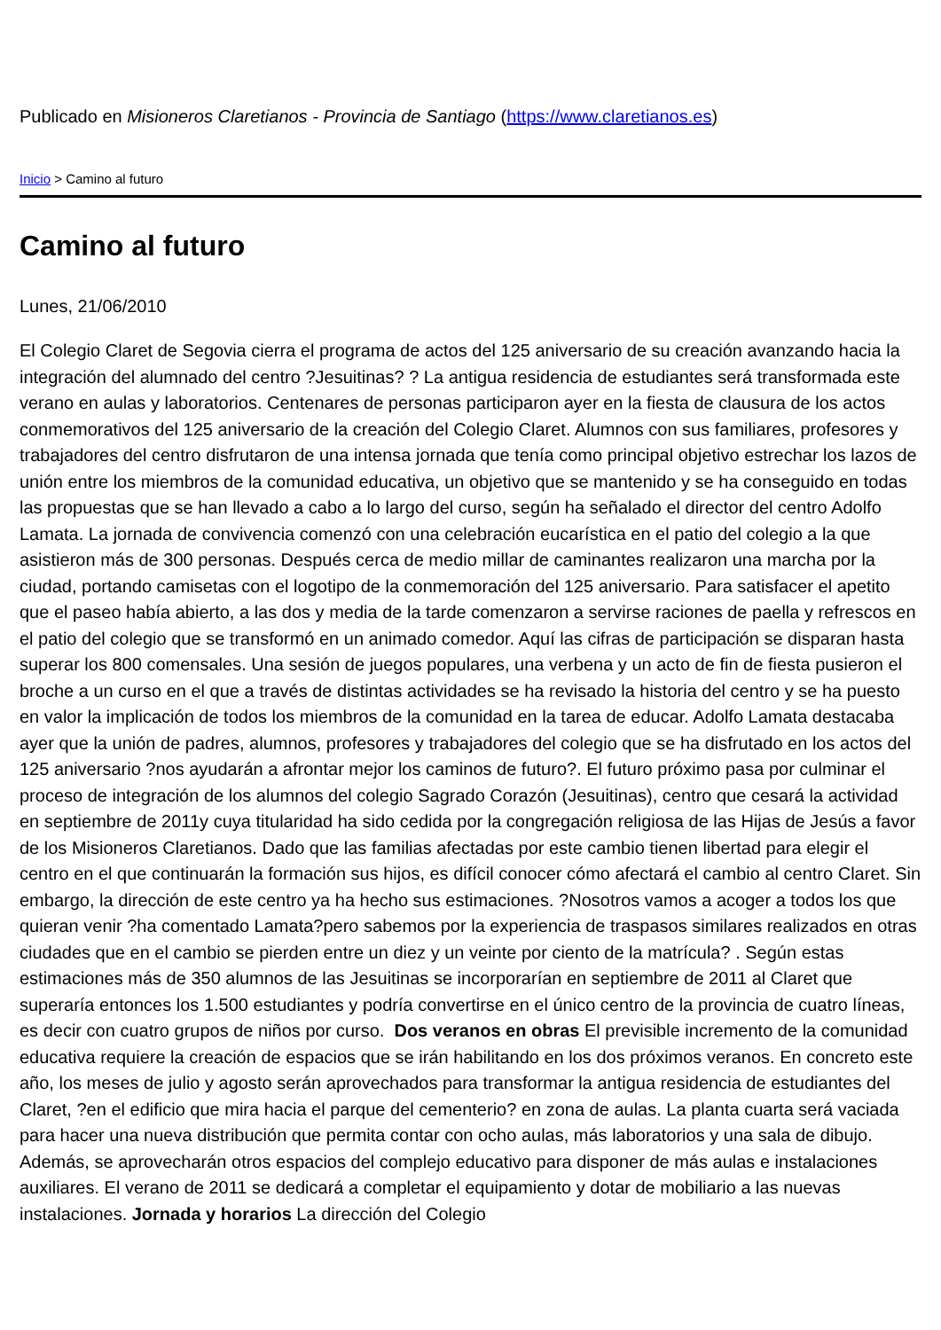Publicado en Misioneros Claretianos - Provincia de Santiago (https://www.claretianos.es)
Inicio > Camino al futuro
Camino al futuro
Lunes, 21/06/2010
El Colegio Claret de Segovia cierra el programa de actos del 125 aniversario de su creación avanzando hacia la integración del alumnado del centro ?Jesuitinas? ? La antigua residencia de estudiantes será transformada este verano en aulas y laboratorios. Centenares de personas participaron ayer en la fiesta de clausura de los actos conmemorativos del 125 aniversario de la creación del Colegio Claret. Alumnos con sus familiares, profesores y trabajadores del centro disfrutaron de una intensa jornada que tenía como principal objetivo estrechar los lazos de unión entre los miembros de la comunidad educativa, un objetivo que se mantenido y se ha conseguido en todas las propuestas que se han llevado a cabo a lo largo del curso, según ha señalado el director del centro Adolfo Lamata. La jornada de convivencia comenzó con una celebración eucarística en el patio del colegio a la que asistieron más de 300 personas. Después cerca de medio millar de caminantes realizaron una marcha por la ciudad, portando camisetas con el logotipo de la conmemoración del 125 aniversario. Para satisfacer el apetito que el paseo había abierto, a las dos y media de la tarde comenzaron a servirse raciones de paella y refrescos en el patio del colegio que se transformó en un animado comedor. Aquí las cifras de participación se disparan hasta superar los 800 comensales. Una sesión de juegos populares, una verbena y un acto de fin de fiesta pusieron el broche a un curso en el que a través de distintas actividades se ha revisado la historia del centro y se ha puesto en valor la implicación de todos los miembros de la comunidad en la tarea de educar. Adolfo Lamata destacaba ayer que la unión de padres, alumnos, profesores y trabajadores del colegio que se ha disfrutado en los actos del 125 aniversario ?nos ayudarán a afrontar mejor los caminos de futuro?. El futuro próximo pasa por culminar el proceso de integración de los alumnos del colegio Sagrado Corazón (Jesuitinas), centro que cesará la actividad en septiembre de 2011y cuya titularidad ha sido cedida por la congregación religiosa de las Hijas de Jesús a favor de los Misioneros Claretianos. Dado que las familias afectadas por este cambio tienen libertad para elegir el centro en el que continuarán la formación sus hijos, es difícil conocer cómo afectará el cambio al centro Claret. Sin embargo, la dirección de este centro ya ha hecho sus estimaciones. ?Nosotros vamos a acoger a todos los que quieran venir ?ha comentado Lamata?pero sabemos por la experiencia de traspasos similares realizados en otras ciudades que en el cambio se pierden entre un diez y un veinte por ciento de la matrícula? . Según estas estimaciones más de 350 alumnos de las Jesuitinas se incorporarían en septiembre de 2011 al Claret que superaría entonces los 1.500 estudiantes y podría convertirse en el único centro de la provincia de cuatro líneas, es decir con cuatro grupos de niños por curso. Dos veranos en obras El previsible incremento de la comunidad educativa requiere la creación de espacios que se irán habilitando en los dos próximos veranos. En concreto este año, los meses de julio y agosto serán aprovechados para transformar la antigua residencia de estudiantes del Claret, ?en el edificio que mira hacia el parque del cementerio? en zona de aulas. La planta cuarta será vaciada para hacer una nueva distribución que permita contar con ocho aulas, más laboratorios y una sala de dibujo. Además, se aprovecharán otros espacios del complejo educativo para disponer de más aulas e instalaciones auxiliares. El verano de 2011 se dedicará a completar el equipamiento y dotar de mobiliario a las nuevas instalaciones. Jornada y horarios La dirección del Colegio